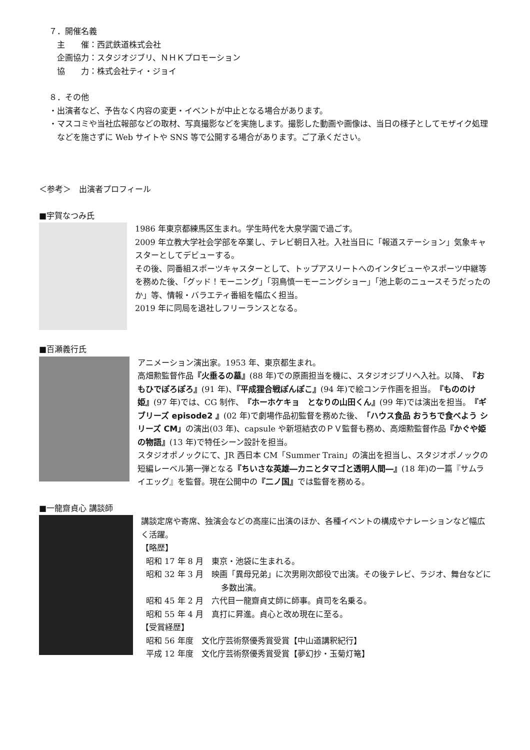７．開催名義
主　　催：西武鉄道株式会社
企画協力：スタジオジブリ、ＮＨＫプロモーション
協　　力：株式会社ティ・ジョイ
８．その他
・出演者など、予告なく内容の変更・イベントが中止となる場合があります。
・マスコミや当社広報部などの取材、写真撮影などを実施します。撮影した動画や画像は、当日の様子としてモザイク処理などを施さずに Web サイトや SNS 等で公開する場合があります。ご了承ください。
＜参考＞　出演者プロフィール
■宇賀なつみ氏
1986 年東京都練馬区生まれ。学生時代を大泉学園で過ごす。
2009 年立教大学社会学部を卒業し、テレビ朝日入社。入社当日に「報道ステーション」気象キャスターとしてデビューする。
その後、同番組スポーツキャスターとして、トップアスリートへのインタビューやスポーツ中継等を務めた後、「グッド！モーニング」「羽鳥慎一モーニングショー」「池上彰のニュースそうだったのか」等、情報・バラエティ番組を幅広く担当。
2019 年に同局を退社しフリーランスとなる。
■百瀬義行氏
アニメーション演出家。1953 年、東京都生まれ。
高畑勲監督作品『火垂るの墓』(88 年)での原画担当を機に、スタジオジブリへ入社。以降、『おもひでぽろぽろ』(91 年)、『平成狸合戦ぽんぽこ』(94 年)で絵コンテ作画を担当。『もののけ姫』(97 年)では、CG 制作、『ホーホケキョ　となりの山田くん』(99 年)では演出を担当。『ギブリーズ episode2 』(02 年)で劇場作品初監督を務めた後、「ハウス食品 おうちで食べよう シリーズ CM」の演出(03 年)、capsule や新垣結衣のＰＶ監督も務め、高畑勲監督作品『かぐや姫の物語』(13 年)で特任シーン設計を担当。
スタジオポノックにて、JR 西日本 CM「Summer Train」の演出を担当し、スタジオポノックの短編レーベル第一弾となる『ちいさな英雄―カニとタマゴと透明人間―』(18 年)の一篇『サムライエッグ』を監督。現在公開中の『二ノ国』では監督を務める。
■一龍齋貞心 講談師
講談定席や寄席、独演会などの高座に出演のほか、各種イベントの構成やナレーションなど幅広く活躍。
【略歴】
昭和 17 年 8 月　東京・池袋に生まれる。
昭和 32 年 3 月　映画「異母兄弟」に次男剛次郎役で出演。その後テレビ、ラジオ、舞台などに多数出演。
昭和 45 年 2 月　六代目一龍齋貞丈師に師事。貞司を名乗る。
昭和 55 年 4 月　真打に昇進。貞心と改め現在に至る。
【受賞経歴】
昭和 56 年度　文化庁芸術祭優秀賞受賞【中山道講釈紀行】
平成 12 年度　文化庁芸術祭優秀賞受賞【夢幻抄・玉菊灯篭】